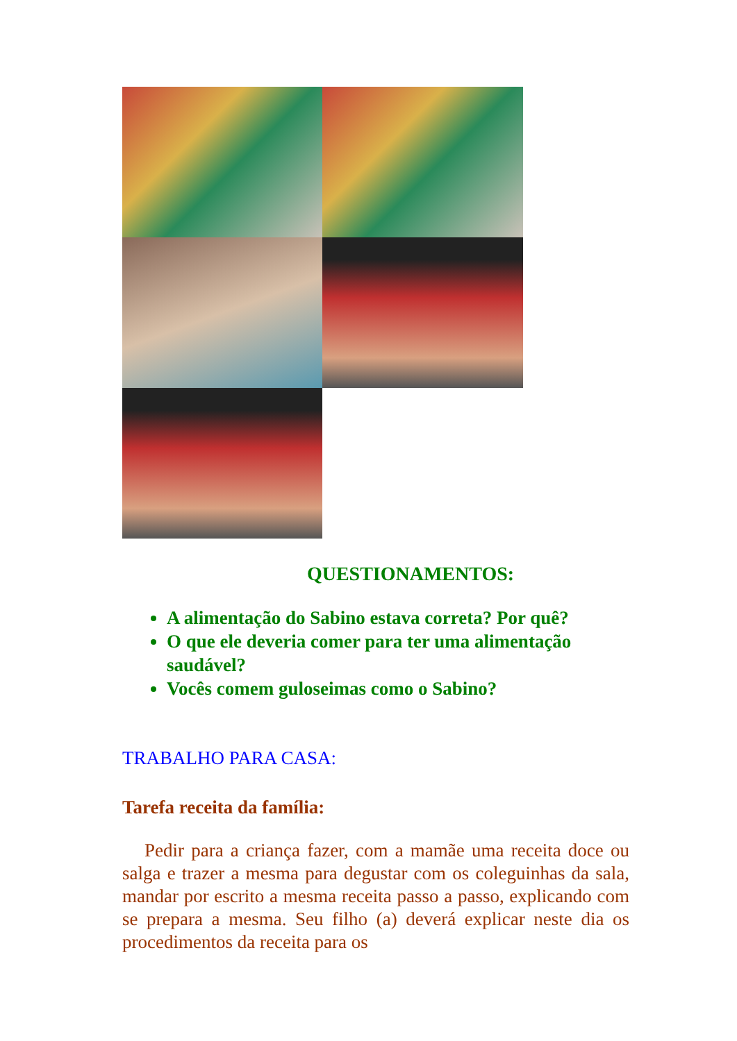QUESTIONAMENTOS:
A alimentação do Sabino estava correta? Por quê?
O que ele deveria comer para ter uma alimentação saudável?
Vocês comem guloseimas como o Sabino?
TRABALHO PARA CASA:
Tarefa receita da família:
Pedir para a criança fazer, com a mamãe uma receita doce ou salga e trazer a mesma para degustar com os coleguinhas da sala, mandar por escrito a mesma receita passo a passo, explicando com se prepara a mesma. Seu filho (a) deverá explicar neste dia os procedimentos da receita para os